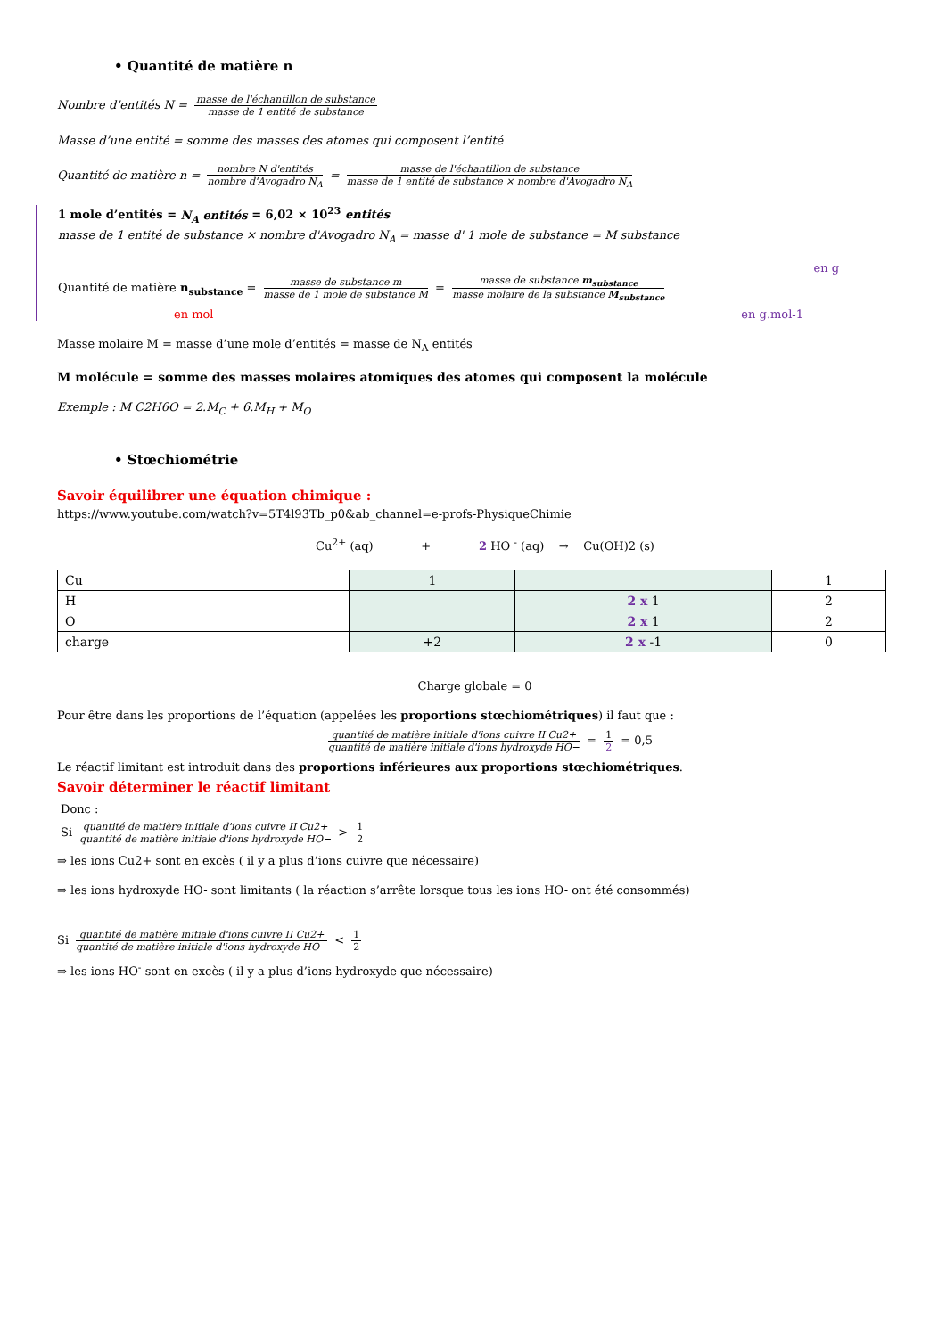• Quantité de matière n
Nombre d’entités N = masse de l'échantillon de substance masse de 1 entité de substance
Masse d’une entité = somme des masses des atomes qui composent l’entité
Quantité de matière n = nombre N d'entités nombre d'Avogadro N<sub>A</sub> = masse de l'échantillon de substance masse de 1 entité de substance × nombre d'Avogadro N<sub>A</sub>
1 mole d’entités = N<sub>A</sub> entités = 6,02 × 10<sup>23</sup> entités
masse de 1 entité de substance × nombre d'Avogadro N<sub>A</sub> = masse d' 1 mole de substance = M substance
en g
Quantité de matière n<sub>substance</sub> = masse de substance m masse de 1 mole de substance M = masse de substance m<sub>substance</sub> masse molaire de la substance M<sub>substance</sub>
en mol en g.mol-1
Masse molaire M = masse d’une mole d’entités = masse de N<sub>A</sub> entités
M molécule = somme des masses molaires atomiques des atomes qui composent la molécule
Exemple : M C2H6O = 2.M<sub>C</sub> + 6.M<sub>H</sub> + M<sub>O</sub>
• Stœchiométrie
Savoir équilibrer une équation chimique :
https://www.youtube.com/watch?v=5T4l93Tb_p0&ab_channel=e-profs-PhysiqueChimie
Cu<sup>2+</sup> (aq) + 2 HO <sup>-</sup> (aq) → Cu(OH)2 (s)
| Cu | 1 | | 1 |
| H | | 2 x 1 | 2 |
| O | | 2 x 1 | 2 |
| charge | +2 | 2 x -1 | 0 |
Charge globale = 0
Pour être dans les proportions de l’équation (appelées les proportions stœchiométriques) il faut que :
quantité de matière initiale d'ions cuivre II Cu2+ quantité de matière initiale d'ions hydroxyde HO− = 1 2 = 0,5
Le réactif limitant est introduit dans des proportions inférieures aux proportions stœchiométriques.
Savoir déterminer le réactif limitant
Donc :
Si quantité de matière initiale d'ions cuivre II Cu2+ quantité de matière initiale d'ions hydroxyde HO− > 1 2
⇒ les ions Cu2+ sont en excès ( il y a plus d’ions cuivre que nécessaire)
⇒ les ions hydroxyde HO- sont limitants ( la réaction s’arrête lorsque tous les ions HO- ont été consommés)
Si quantité de matière initiale d'ions cuivre II Cu2+ quantité de matière initiale d'ions hydroxyde HO− < 1 2
⇒ les ions HO<sup>-</sup> sont en excès ( il y a plus d’ions hydroxyde que nécessaire)